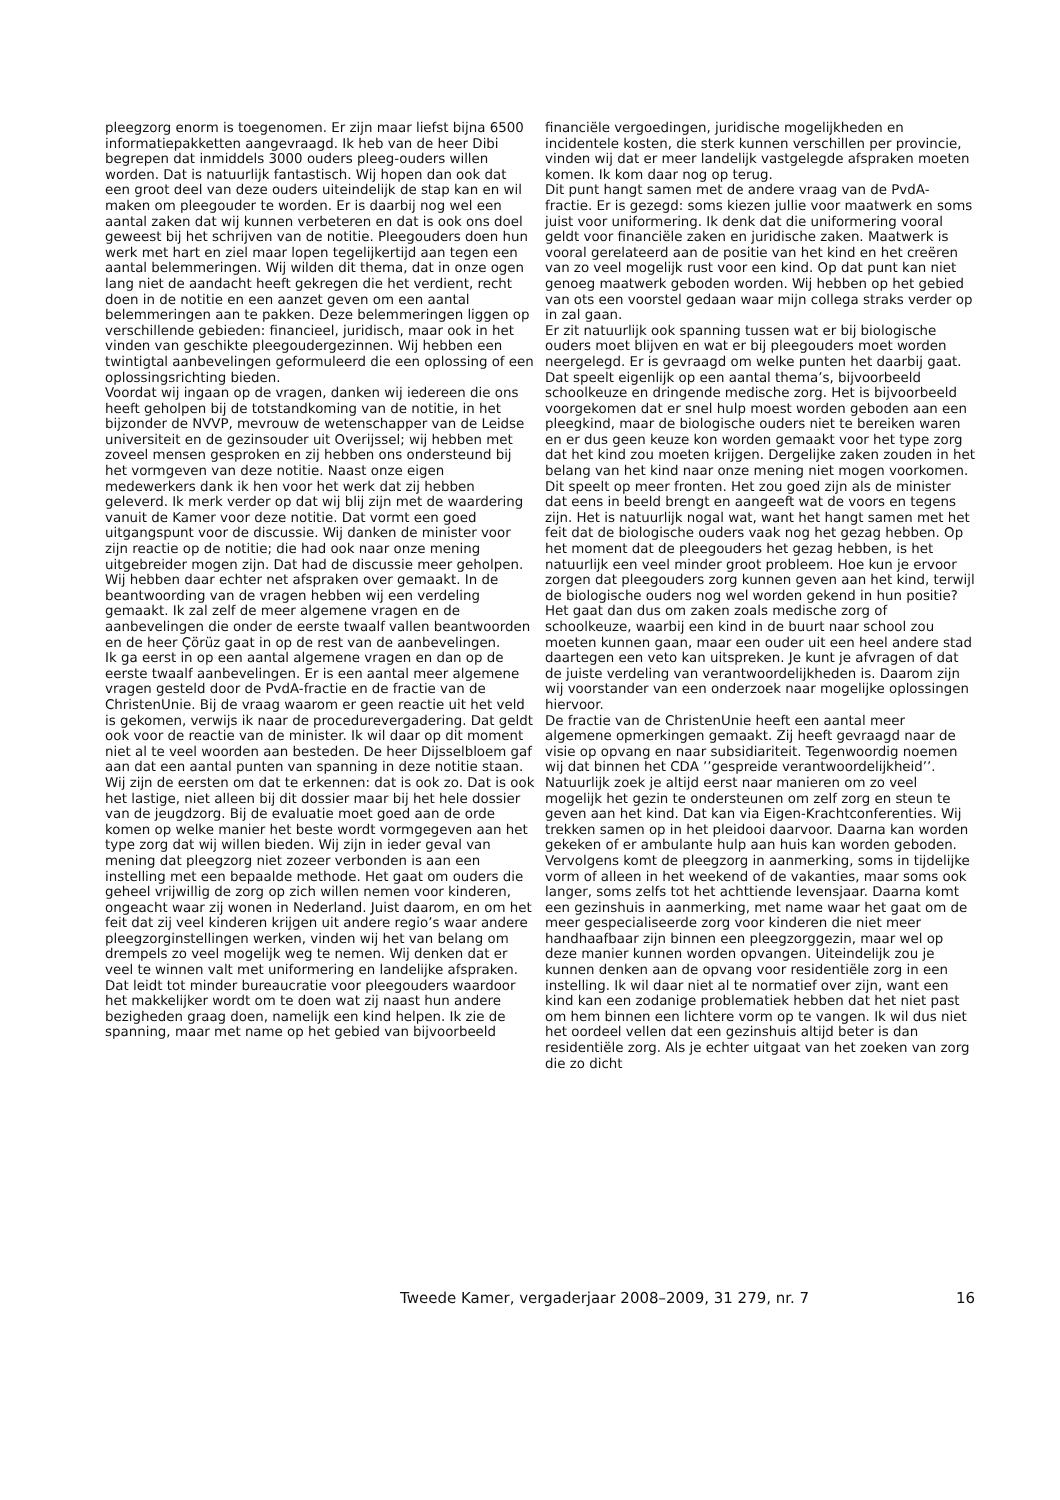pleegzorg enorm is toegenomen. Er zijn maar liefst bijna 6500 informatiepakketten aangevraagd. Ik heb van de heer Dibi begrepen dat inmiddels 3000 ouders pleeg-ouders willen worden. Dat is natuurlijk fantastisch. Wij hopen dan ook dat een groot deel van deze ouders uiteindelijk de stap kan en wil maken om pleegouder te worden. Er is daarbij nog wel een aantal zaken dat wij kunnen verbeteren en dat is ook ons doel geweest bij het schrijven van de notitie. Pleegouders doen hun werk met hart en ziel maar lopen tegelijkertijd aan tegen een aantal belemmeringen. Wij wilden dit thema, dat in onze ogen lang niet de aandacht heeft gekregen die het verdient, recht doen in de notitie en een aanzet geven om een aantal belemmeringen aan te pakken. Deze belemmeringen liggen op verschillende gebieden: financieel, juridisch, maar ook in het vinden van geschikte pleegoudergezinnen. Wij hebben een twintigtal aanbevelingen geformuleerd die een oplossing of een oplossingsrichting bieden.
Voordat wij ingaan op de vragen, danken wij iedereen die ons heeft geholpen bij de totstandkoming van de notitie, in het bijzonder de NVVP, mevrouw de wetenschapper van de Leidse universiteit en de gezinsouder uit Overijssel; wij hebben met zoveel mensen gesproken en zij hebben ons ondersteund bij het vormgeven van deze notitie. Naast onze eigen medewerkers dank ik hen voor het werk dat zij hebben geleverd. Ik merk verder op dat wij blij zijn met de waardering vanuit de Kamer voor deze notitie. Dat vormt een goed uitgangspunt voor de discussie. Wij danken de minister voor zijn reactie op de notitie; die had ook naar onze mening uitgebreider mogen zijn. Dat had de discussie meer geholpen. Wij hebben daar echter net afspraken over gemaakt. In de beantwoording van de vragen hebben wij een verdeling gemaakt. Ik zal zelf de meer algemene vragen en de aanbevelingen die onder de eerste twaalf vallen beantwoorden en de heer Çörüz gaat in op de rest van de aanbevelingen.
Ik ga eerst in op een aantal algemene vragen en dan op de eerste twaalf aanbevelingen. Er is een aantal meer algemene vragen gesteld door de PvdA-fractie en de fractie van de ChristenUnie. Bij de vraag waarom er geen reactie uit het veld is gekomen, verwijs ik naar de procedurevergadering. Dat geldt ook voor de reactie van de minister. Ik wil daar op dit moment niet al te veel woorden aan besteden. De heer Dijsselbloem gaf aan dat een aantal punten van spanning in deze notitie staan. Wij zijn de eersten om dat te erkennen: dat is ook zo. Dat is ook het lastige, niet alleen bij dit dossier maar bij het hele dossier van de jeugdzorg. Bij de evaluatie moet goed aan de orde komen op welke manier het beste wordt vormgegeven aan het type zorg dat wij willen bieden. Wij zijn in ieder geval van mening dat pleegzorg niet zozeer verbonden is aan een instelling met een bepaalde methode. Het gaat om ouders die geheel vrijwillig de zorg op zich willen nemen voor kinderen, ongeacht waar zij wonen in Nederland. Juist daarom, en om het feit dat zij veel kinderen krijgen uit andere regio’s waar andere pleegzorginstellingen werken, vinden wij het van belang om drempels zo veel mogelijk weg te nemen. Wij denken dat er veel te winnen valt met uniformering en landelijke afspraken. Dat leidt tot minder bureaucratie voor pleegouders waardoor het makkelijker wordt om te doen wat zij naast hun andere bezigheden graag doen, namelijk een kind helpen. Ik zie de spanning, maar met name op het gebied van bijvoorbeeld
financiële vergoedingen, juridische mogelijkheden en incidentele kosten, die sterk kunnen verschillen per provincie, vinden wij dat er meer landelijk vastgelegde afspraken moeten komen. Ik kom daar nog op terug.
Dit punt hangt samen met de andere vraag van de PvdA-fractie. Er is gezegd: soms kiezen jullie voor maatwerk en soms juist voor uniformering. Ik denk dat die uniformering vooral geldt voor financiële zaken en juridische zaken. Maatwerk is vooral gerelateerd aan de positie van het kind en het creëren van zo veel mogelijk rust voor een kind. Op dat punt kan niet genoeg maatwerk geboden worden. Wij hebben op het gebied van ots een voorstel gedaan waar mijn collega straks verder op in zal gaan.
Er zit natuurlijk ook spanning tussen wat er bij biologische ouders moet blijven en wat er bij pleegouders moet worden neergelegd. Er is gevraagd om welke punten het daarbij gaat. Dat speelt eigenlijk op een aantal thema’s, bijvoorbeeld schoolkeuze en dringende medische zorg. Het is bijvoorbeeld voorgekomen dat er snel hulp moest worden geboden aan een pleegkind, maar de biologische ouders niet te bereiken waren en er dus geen keuze kon worden gemaakt voor het type zorg dat het kind zou moeten krijgen. Dergelijke zaken zouden in het belang van het kind naar onze mening niet mogen voorkomen. Dit speelt op meer fronten. Het zou goed zijn als de minister dat eens in beeld brengt en aangeeft wat de voors en tegens zijn. Het is natuurlijk nogal wat, want het hangt samen met het feit dat de biologische ouders vaak nog het gezag hebben. Op het moment dat de pleegouders het gezag hebben, is het natuurlijk een veel minder groot probleem. Hoe kun je ervoor zorgen dat pleegouders zorg kunnen geven aan het kind, terwijl de biologische ouders nog wel worden gekend in hun positie? Het gaat dan dus om zaken zoals medische zorg of schoolkeuze, waarbij een kind in de buurt naar school zou moeten kunnen gaan, maar een ouder uit een heel andere stad daartegen een veto kan uitspreken. Je kunt je afvragen of dat de juiste verdeling van verantwoordelijkheden is. Daarom zijn wij voorstander van een onderzoek naar mogelijke oplossingen hiervoor.
De fractie van de ChristenUnie heeft een aantal meer algemene opmerkingen gemaakt. Zij heeft gevraagd naar de visie op opvang en naar subsidiariteit. Tegenwoordig noemen wij dat binnen het CDA ’’gespreide verantwoordelijkheid’’. Natuurlijk zoek je altijd eerst naar manieren om zo veel mogelijk het gezin te ondersteunen om zelf zorg en steun te geven aan het kind. Dat kan via Eigen-Krachtconferenties. Wij trekken samen op in het pleidooi daarvoor. Daarna kan worden gekeken of er ambulante hulp aan huis kan worden geboden. Vervolgens komt de pleegzorg in aanmerking, soms in tijdelijke vorm of alleen in het weekend of de vakanties, maar soms ook langer, soms zelfs tot het achttiende levensjaar. Daarna komt een gezinshuis in aanmerking, met name waar het gaat om de meer gespecialiseerde zorg voor kinderen die niet meer handhaafbaar zijn binnen een pleegzorggezin, maar wel op deze manier kunnen worden opvangen. Uiteindelijk zou je kunnen denken aan de opvang voor residentiële zorg in een instelling. Ik wil daar niet al te normatief over zijn, want een kind kan een zodanige problematiek hebben dat het niet past om hem binnen een lichtere vorm op te vangen. Ik wil dus niet het oordeel vellen dat een gezinshuis altijd beter is dan residentiële zorg. Als je echter uitgaat van het zoeken van zorg die zo dicht
Tweede Kamer, vergaderjaar 2008–2009, 31 279, nr. 7 16